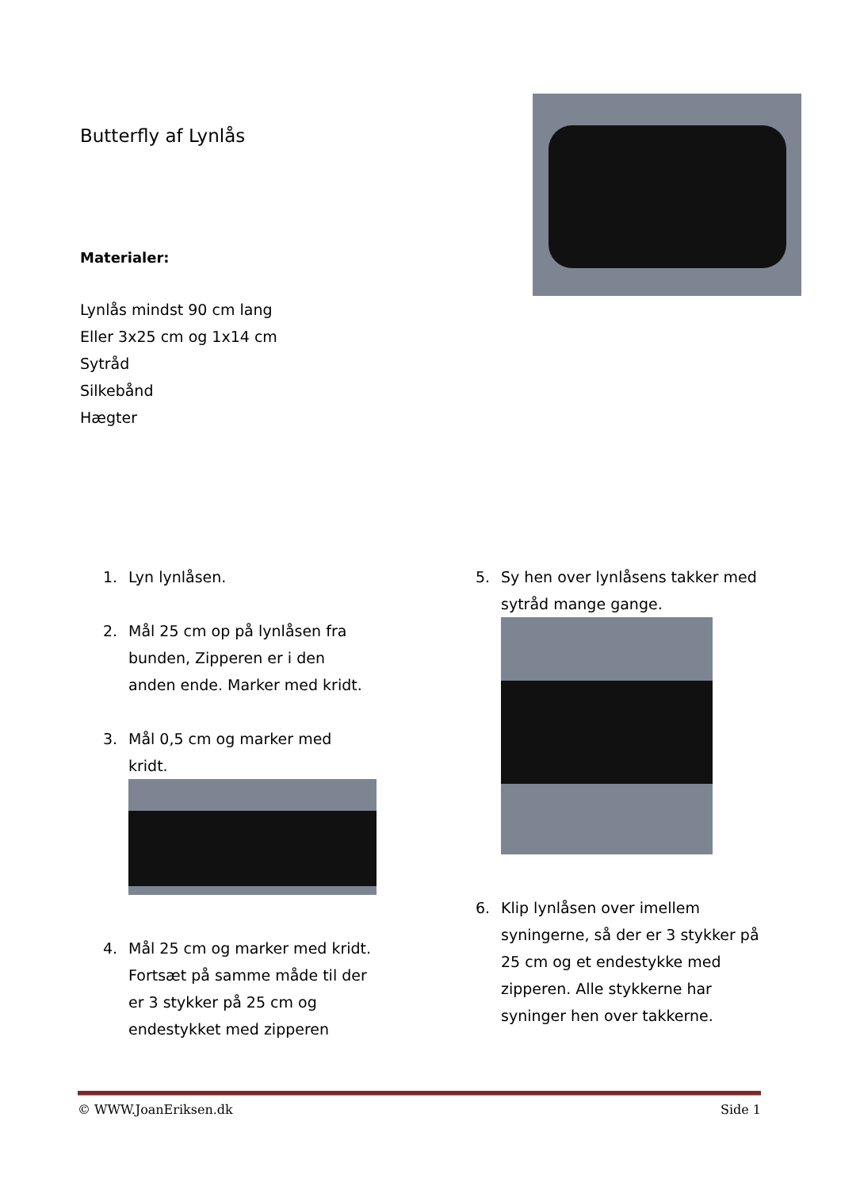Butterfly af Lynlås
Materialer:
Lynlås mindst 90 cm lang
Eller 3x25 cm og 1x14 cm
Sytråd
Silkebånd
Hægter
1. Lyn lynlåsen.
2. Mål 25 cm op på lynlåsen fra bunden, Zipperen er i den anden ende. Marker med kridt.
3. Mål 0,5 cm og marker med kridt.
4. Mål 25 cm og marker med kridt. Fortsæt på samme måde til der er 3 stykker på 25 cm og endestykket med zipperen
5. Sy hen over lynlåsens takker med sytråd mange gange.
6. Klip lynlåsen over imellem syningerne, så der er 3 stykker på 25 cm og et endestykke med zipperen. Alle stykkerne har syninger hen over takkerne.
© WWW.JoanEriksen.dk Side 1